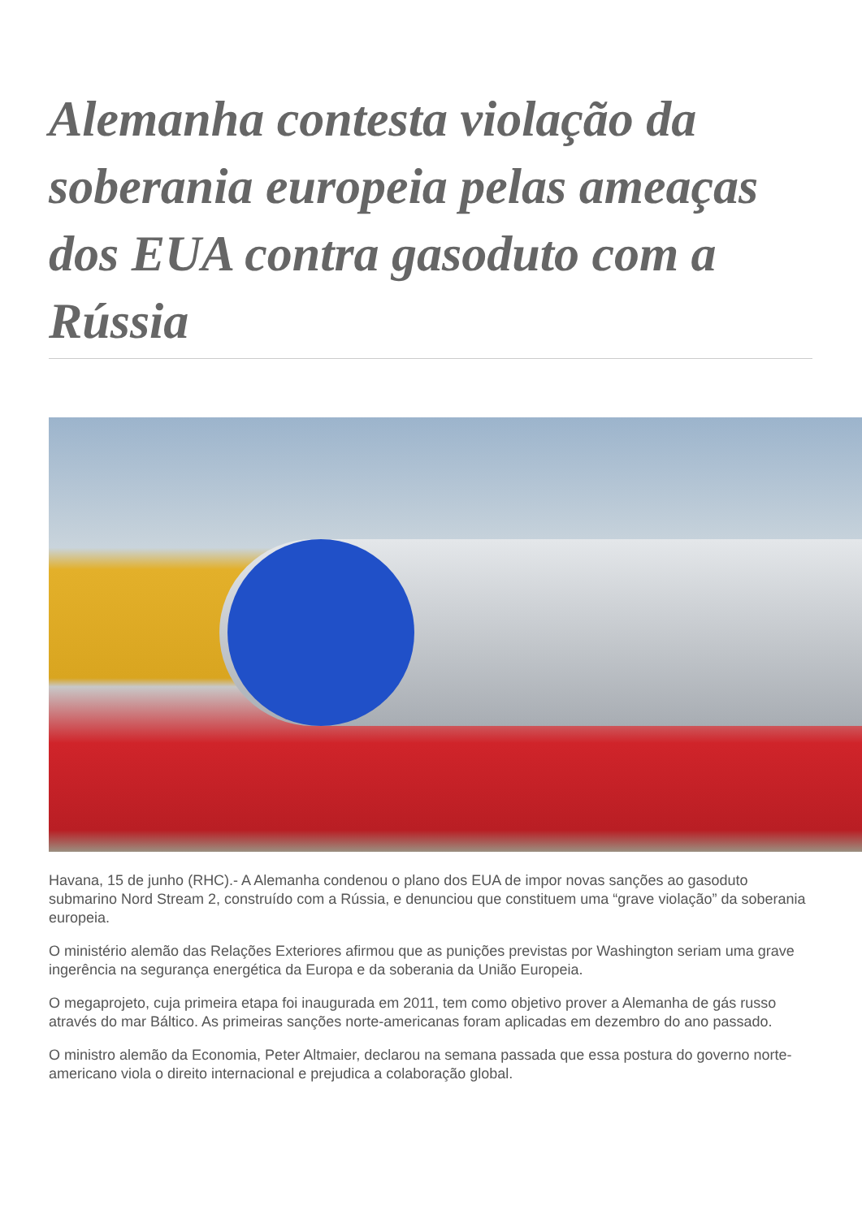Alemanha contesta violação da soberania europeia pelas ameaças dos EUA contra gasoduto com a Rússia
Havana, 15 de junho (RHC).- A Alemanha condenou o plano dos EUA de impor novas sanções ao gasoduto submarino Nord Stream 2, construído com a Rússia, e denunciou que constituem uma “grave violação” da soberania europeia.
O ministério alemão das Relações Exteriores afirmou que as punições previstas por Washington seriam uma grave ingerência na segurança energética da Europa e da soberania da União Europeia.
O megaprojeto, cuja primeira etapa foi inaugurada em 2011, tem como objetivo prover a Alemanha de gás russo através do mar Báltico. As primeiras sanções norte-americanas foram aplicadas em dezembro do ano passado.
O ministro alemão da Economia, Peter Altmaier, declarou na semana passada que essa postura do governo norte-americano viola o direito internacional e prejudica a colaboração global.